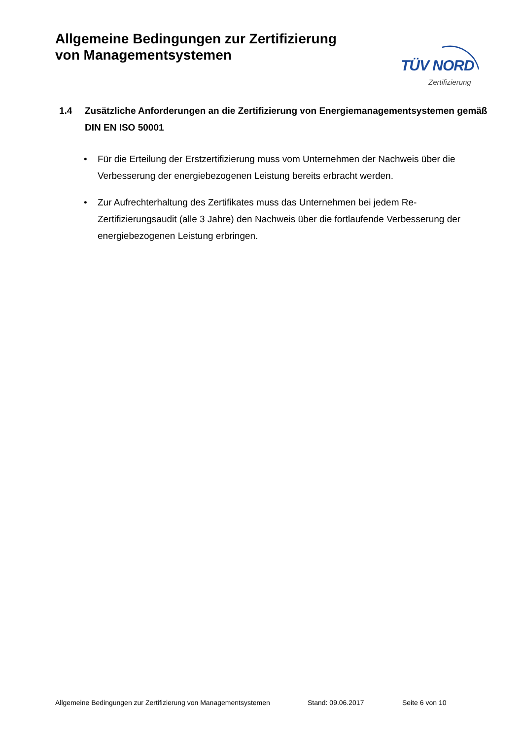Allgemeine Bedingungen zur Zertifizierung
von Managementsystemen
TÜV NORD
Zertifizierung
1.4 Zusätzliche Anforderungen an die Zertifizierung von Energiemanagementsystemen gemäß DIN EN ISO 50001
• Für die Erteilung der Erstzertifizierung muss vom Unternehmen der Nachweis über die Verbesserung der energiebezogenen Leistung bereits erbracht werden.
• Zur Aufrechterhaltung des Zertifikates muss das Unternehmen bei jedem Re-Zertifizierungsaudit (alle 3 Jahre) den Nachweis über die fortlaufende Verbesserung der energiebezogenen Leistung erbringen.
Allgemeine Bedingungen zur Zertifizierung von Managementsystemen Stand: 09.06.2017 Seite 6 von 10